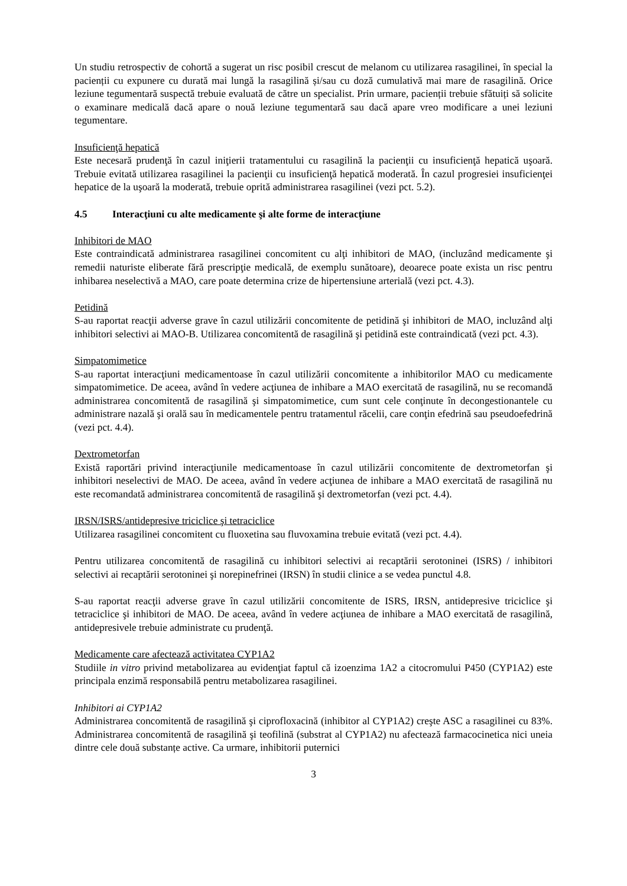Un studiu retrospectiv de cohortă a sugerat un risc posibil crescut de melanom cu utilizarea rasagilinei, în special la pacienții cu expunere cu durată mai lungă la rasagilină și/sau cu doză cumulativă mai mare de rasagilină. Orice leziune tegumentară suspectă trebuie evaluată de către un specialist. Prin urmare, pacienții trebuie sfătuiți să solicite o examinare medicală dacă apare o nouă leziune tegumentară sau dacă apare vreo modificare a unei leziuni tegumentare.
Insuficienţă hepatică
Este necesară prudenţă în cazul iniţierii tratamentului cu rasagilină la pacienţii cu insuficienţă hepatică uşoară. Trebuie evitată utilizarea rasagilinei la pacienţii cu insuficienţă hepatică moderată. În cazul progresiei insuficienţei hepatice de la uşoară la moderată, trebuie oprită administrarea rasagilinei (vezi pct. 5.2).
4.5 Interacţiuni cu alte medicamente şi alte forme de interacţiune
Inhibitori de MAO
Este contraindicată administrarea rasagilinei concomitent cu alţi inhibitori de MAO, (incluzând medicamente şi remedii naturiste eliberate fără prescripţie medicală, de exemplu sunătoare), deoarece poate exista un risc pentru inhibarea neselectivă a MAO, care poate determina crize de hipertensiune arterială (vezi pct. 4.3).
Petidină
S-au raportat reacţii adverse grave în cazul utilizării concomitente de petidină şi inhibitori de MAO, incluzând alţi inhibitori selectivi ai MAO-B. Utilizarea concomitentă de rasagilină şi petidină este contraindicată (vezi pct. 4.3).
Simpatomimetice
S-au raportat interacţiuni medicamentoase în cazul utilizării concomitente a inhibitorilor MAO cu medicamente simpatomimetice. De aceea, având în vedere acţiunea de inhibare a MAO exercitată de rasagilină, nu se recomandă administrarea concomitentă de rasagilină şi simpatomimetice, cum sunt cele conţinute în decongestionantele cu administrare nazală şi orală sau în medicamentele pentru tratamentul răcelii, care conţin efedrină sau pseudoefedrină (vezi pct. 4.4).
Dextrometorfan
Există raportări privind interacţiunile medicamentoase în cazul utilizării concomitente de dextrometorfan şi inhibitori neselectivi de MAO. De aceea, având în vedere acţiunea de inhibare a MAO exercitată de rasagilină nu este recomandată administrarea concomitentă de rasagilină şi dextrometorfan (vezi pct. 4.4).
IRSN/ISRS/antidepresive triciclice şi tetraciclice
Utilizarea rasagilinei concomitent cu fluoxetina sau fluvoxamina trebuie evitată (vezi pct. 4.4).
Pentru utilizarea concomitentă de rasagilină cu inhibitori selectivi ai recaptării serotoninei (ISRS) / inhibitori selectivi ai recaptării serotoninei şi norepinefrinei (IRSN) în studii clinice a se vedea punctul 4.8.
S-au raportat reacţii adverse grave în cazul utilizării concomitente de ISRS, IRSN, antidepresive triciclice şi tetraciclice şi inhibitori de MAO. De aceea, având în vedere acţiunea de inhibare a MAO exercitată de rasagilină, antidepresivele trebuie administrate cu prudenţă.
Medicamente care afectează activitatea CYP1A2
Studiile in vitro privind metabolizarea au evidenţiat faptul că izoenzima 1A2 a citocromului P450 (CYP1A2) este principala enzimă responsabilă pentru metabolizarea rasagilinei.
Inhibitori ai CYP1A2
Administrarea concomitentă de rasagilină şi ciprofloxacină (inhibitor al CYP1A2) creşte ASC a rasagilinei cu 83%. Administrarea concomitentă de rasagilină şi teofilină (substrat al CYP1A2) nu afectează farmacocinetica nici uneia dintre cele două substanțe active. Ca urmare, inhibitorii puternici
3